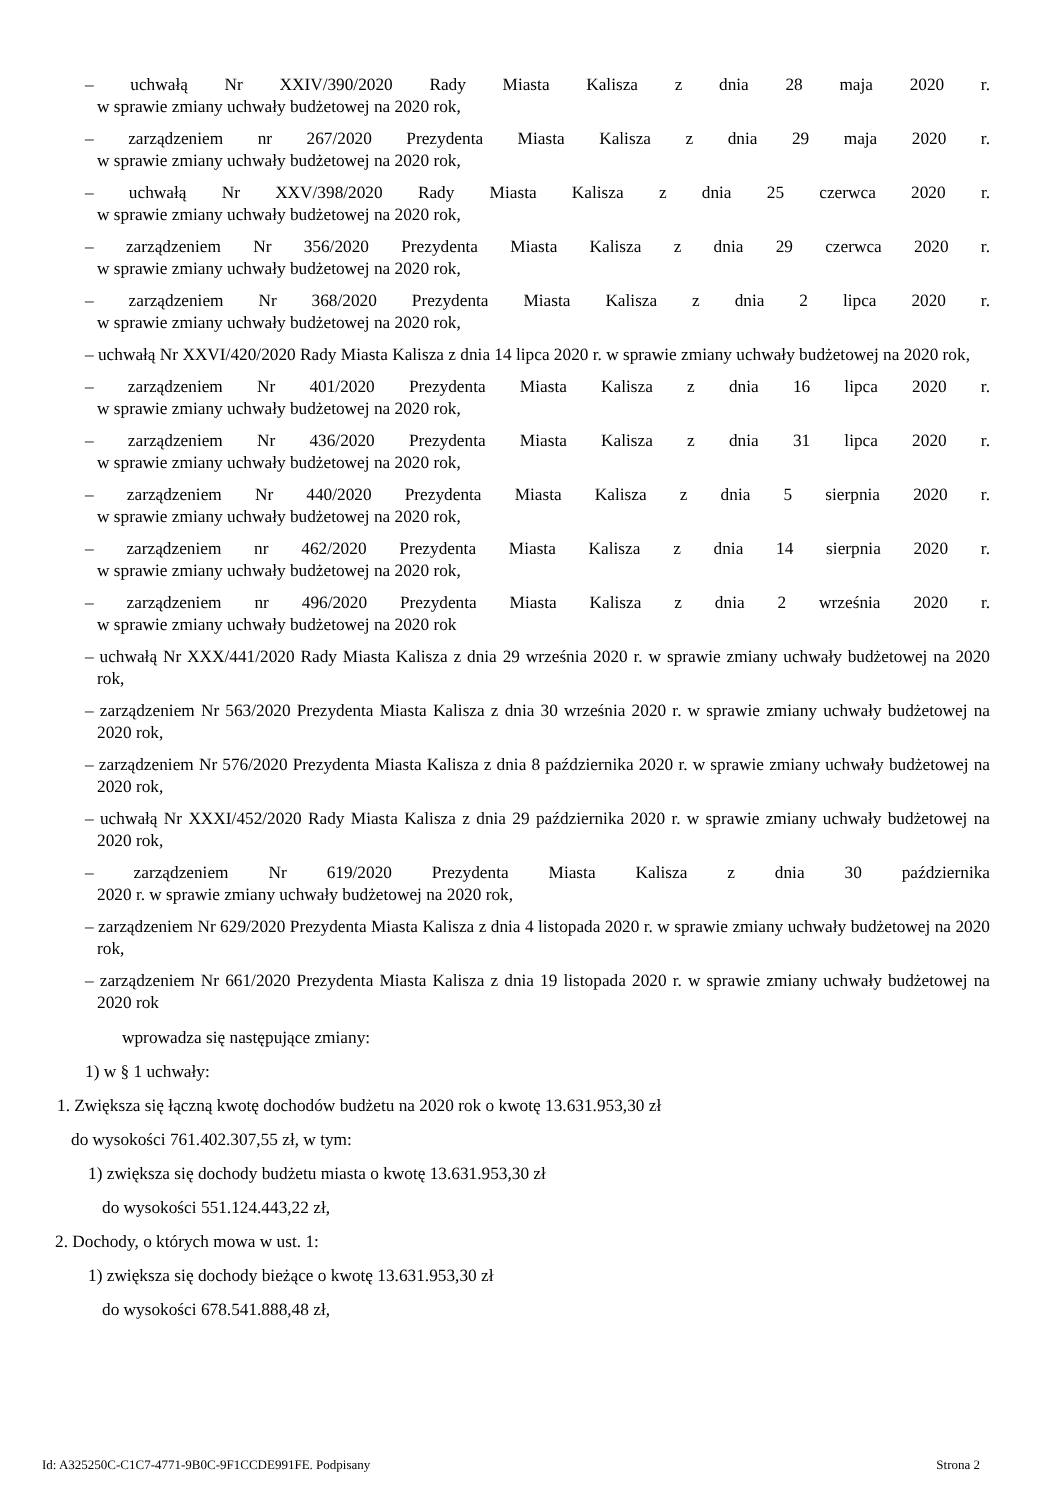– uchwałą Nr XXIV/390/2020 Rady Miasta Kalisza z dnia 28 maja 2020 r.
w sprawie zmiany uchwały budżetowej na 2020 rok,
– zarządzeniem nr 267/2020 Prezydenta Miasta Kalisza z dnia 29 maja 2020 r.
w sprawie zmiany uchwały budżetowej na 2020 rok,
– uchwałą Nr XXV/398/2020 Rady Miasta Kalisza z dnia 25 czerwca 2020 r.
w sprawie zmiany uchwały budżetowej na 2020 rok,
– zarządzeniem Nr 356/2020 Prezydenta Miasta Kalisza z dnia 29 czerwca 2020 r.
w sprawie zmiany uchwały budżetowej na 2020 rok,
– zarządzeniem Nr 368/2020 Prezydenta Miasta Kalisza z dnia 2 lipca 2020 r.
w sprawie zmiany uchwały budżetowej na 2020 rok,
– uchwałą Nr XXVI/420/2020 Rady Miasta Kalisza z dnia 14 lipca 2020 r. w sprawie zmiany uchwały budżetowej na 2020 rok,
– zarządzeniem Nr 401/2020 Prezydenta Miasta Kalisza z dnia 16 lipca 2020 r.
w sprawie zmiany uchwały budżetowej na 2020 rok,
– zarządzeniem Nr 436/2020 Prezydenta Miasta Kalisza z dnia 31 lipca 2020 r.
w sprawie zmiany uchwały budżetowej na 2020 rok,
– zarządzeniem Nr 440/2020 Prezydenta Miasta Kalisza z dnia 5 sierpnia 2020 r.
w sprawie zmiany uchwały budżetowej na 2020 rok,
– zarządzeniem nr 462/2020 Prezydenta Miasta Kalisza z dnia 14 sierpnia 2020 r.
w sprawie zmiany uchwały budżetowej na 2020 rok,
– zarządzeniem nr 496/2020 Prezydenta Miasta Kalisza z dnia 2 września 2020 r.
w sprawie zmiany uchwały budżetowej na 2020 rok
– uchwałą Nr XXX/441/2020 Rady Miasta Kalisza z dnia 29 września 2020 r. w sprawie zmiany uchwały budżetowej na 2020 rok,
– zarządzeniem Nr 563/2020 Prezydenta Miasta Kalisza z dnia 30 września 2020 r. w sprawie zmiany uchwały budżetowej na 2020 rok,
– zarządzeniem Nr 576/2020 Prezydenta Miasta Kalisza z dnia 8 października 2020 r. w sprawie zmiany uchwały budżetowej na 2020 rok,
– uchwałą Nr XXXI/452/2020 Rady Miasta Kalisza z dnia 29 października 2020 r. w sprawie zmiany uchwały budżetowej na 2020 rok,
– zarządzeniem Nr 619/2020 Prezydenta Miasta Kalisza z dnia 30 października
2020 r. w sprawie zmiany uchwały budżetowej na 2020 rok,
– zarządzeniem Nr 629/2020 Prezydenta Miasta Kalisza z dnia 4 listopada 2020 r. w sprawie zmiany uchwały budżetowej na 2020 rok,
– zarządzeniem Nr 661/2020 Prezydenta Miasta Kalisza z dnia 19 listopada 2020 r. w sprawie zmiany uchwały budżetowej na 2020 rok
wprowadza się następujące zmiany:
1) w § 1 uchwały:
1. Zwiększa się łączną kwotę dochodów budżetu na 2020 rok o kwotę 13.631.953,30 zł
do wysokości 761.402.307,55 zł, w tym:
1) zwiększa się dochody budżetu miasta o kwotę 13.631.953,30 zł
do wysokości 551.124.443,22 zł,
2. Dochody, o których mowa w ust. 1:
1) zwiększa się dochody bieżące o kwotę 13.631.953,30 zł
do wysokości 678.541.888,48 zł,
Id: A325250C-C1C7-4771-9B0C-9F1CCDE991FE. Podpisany Strona 2